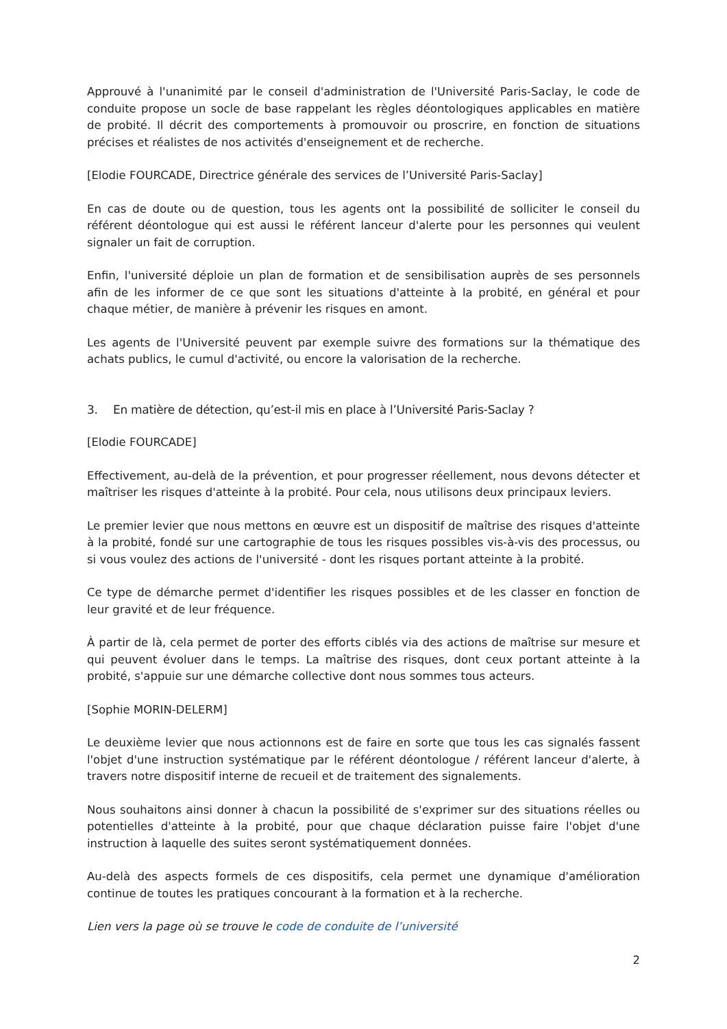Approuvé à l'unanimité par le conseil d'administration de l'Université Paris-Saclay, le code de conduite propose un socle de base rappelant les règles déontologiques applicables en matière de probité. Il décrit des comportements à promouvoir ou proscrire, en fonction de situations précises et réalistes de nos activités d'enseignement et de recherche.
[Elodie FOURCADE, Directrice générale des services de l’Université Paris-Saclay]
En cas de doute ou de question, tous les agents ont la possibilité de solliciter le conseil du référent déontologue qui est aussi le référent lanceur d'alerte pour les personnes qui veulent signaler un fait de corruption.
Enfin, l'université déploie un plan de formation et de sensibilisation auprès de ses personnels afin de les informer de ce que sont les situations d'atteinte à la probité, en général et pour chaque métier, de manière à prévenir les risques en amont.
Les agents de l'Université peuvent par exemple suivre des formations sur la thématique des achats publics, le cumul d'activité, ou encore la valorisation de la recherche.
3. En matière de détection, qu’est-il mis en place à l’Université Paris-Saclay ?
[Elodie FOURCADE]
Effectivement, au-delà de la prévention, et pour progresser réellement, nous devons détecter et maîtriser les risques d'atteinte à la probité. Pour cela, nous utilisons deux principaux leviers.
Le premier levier que nous mettons en œuvre est un dispositif de maîtrise des risques d'atteinte à la probité, fondé sur une cartographie de tous les risques possibles vis-à-vis des processus, ou si vous voulez des actions de l'université - dont les risques portant atteinte à la probité.
Ce type de démarche permet d'identifier les risques possibles et de les classer en fonction de leur gravité et de leur fréquence.
À partir de là, cela permet de porter des efforts ciblés via des actions de maîtrise sur mesure et qui peuvent évoluer dans le temps. La maîtrise des risques, dont ceux portant atteinte à la probité, s'appuie sur une démarche collective dont nous sommes tous acteurs.
[Sophie MORIN-DELERM]
Le deuxième levier que nous actionnons est de faire en sorte que tous les cas signalés fassent l'objet d'une instruction systématique par le référent déontologue / référent lanceur d'alerte, à travers notre dispositif interne de recueil et de traitement des signalements.
Nous souhaitons ainsi donner à chacun la possibilité de s'exprimer sur des situations réelles ou potentielles d'atteinte à la probité, pour que chaque déclaration puisse faire l'objet d'une instruction à laquelle des suites seront systématiquement données.
Au-delà des aspects formels de ces dispositifs, cela permet une dynamique d'amélioration continue de toutes les pratiques concourant à la formation et à la recherche.
Lien vers la page où se trouve le code de conduite de l’université
2